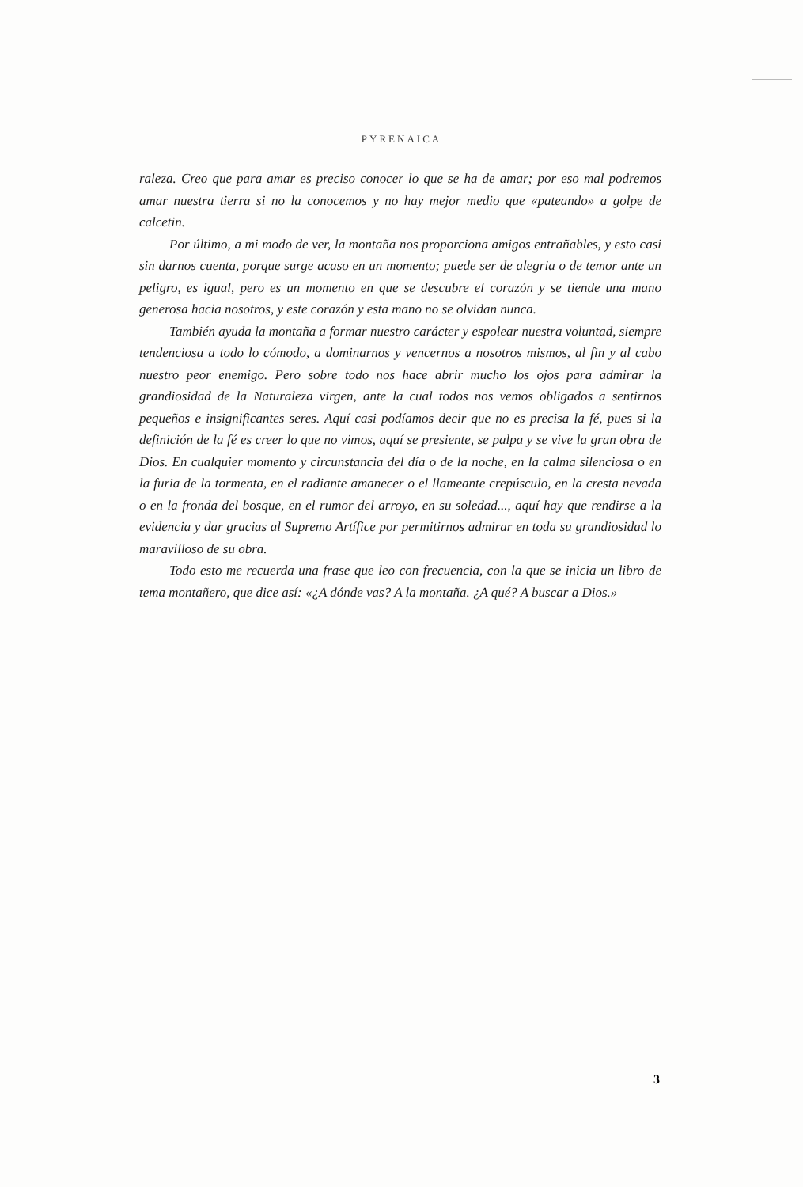PYRENAICA
raleza. Creo que para amar es preciso conocer lo que se ha de amar; por eso mal podremos amar nuestra tierra si no la conocemos y no hay mejor medio que «pateando» a golpe de calcetin.
Por último, a mi modo de ver, la montaña nos proporciona amigos entrañables, y esto casi sin darnos cuenta, porque surge acaso en un momento; puede ser de alegria o de temor ante un peligro, es igual, pero es un momento en que se descubre el corazón y se tiende una mano generosa hacia nosotros, y este corazón y esta mano no se olvidan nunca.
También ayuda la montaña a formar nuestro carácter y espolear nuestra voluntad, siempre tendenciosa a todo lo cómodo, a dominarnos y vencernos a nosotros mismos, al fin y al cabo nuestro peor enemigo. Pero sobre todo nos hace abrir mucho los ojos para admirar la grandiosidad de la Naturaleza virgen, ante la cual todos nos vemos obligados a sentirnos pequeños e insignificantes seres. Aquí casi podíamos decir que no es precisa la fé, pues si la definición de la fé es creer lo que no vimos, aquí se presiente, se palpa y se vive la gran obra de Dios. En cualquier momento y circunstancia del día o de la noche, en la calma silenciosa o en la furia de la tormenta, en el radiante amanecer o el llameante crepúsculo, en la cresta nevada o en la fronda del bosque, en el rumor del arroyo, en su soledad..., aquí hay que rendirse a la evidencia y dar gracias al Supremo Artífice por permitirnos admirar en toda su grandiosidad lo maravilloso de su obra.
Todo esto me recuerda una frase que leo con frecuencia, con la que se inicia un libro de tema montañero, que dice así: «¿A dónde vas? A la montaña. ¿A qué? A buscar a Dios.»
3